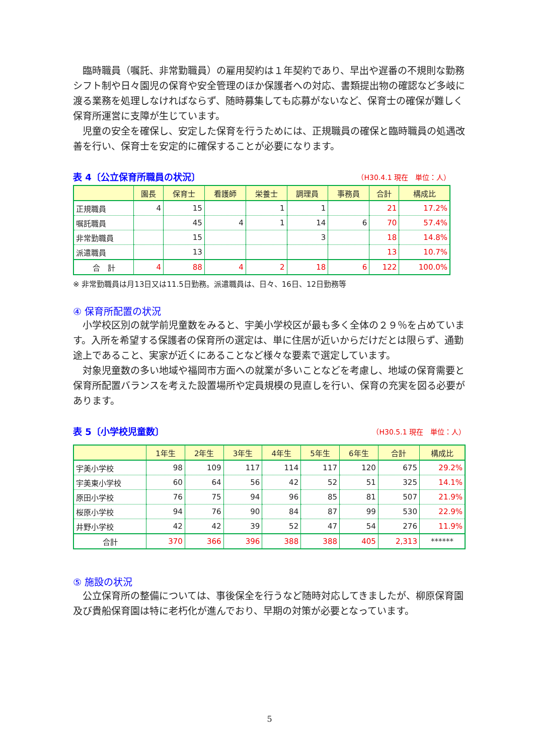臨時職員（嘱託、非常勤職員）の雇用契約は１年契約であり、早出や遅番の不規則な勤務シフト制や日々園児の保育や安全管理のほか保護者への対応、書類提出物の確認など多岐に渡る業務を処理しなければならず、随時募集しても応募がないなど、保育士の確保が難しく保育所運営に支障が生じています。
児童の安全を確保し、安定した保育を行うためには、正規職員の確保と臨時職員の処遇改善を行い、保育士を安定的に確保することが必要になります。
表 4〔公立保育所職員の状況〕 （H30.4.1 現在　単位：人）
| | 園長 | 保育士 | 看護師 | 栄養士 | 調理員 | 事務員 | 合計 | 構成比 |
| --- | --- | --- | --- | --- | --- | --- | --- | --- |
| 正規職員 | 4 | 15 | | 1 | 1 | | 21 | 17.2% |
| 嘱託職員 | | 45 | 4 | 1 | 14 | 6 | 70 | 57.4% |
| 非常勤職員 | | 15 | | | 3 | | 18 | 14.8% |
| 派遣職員 | | 13 | | | | | 13 | 10.7% |
| 合 計 | 4 | 88 | 4 | 2 | 18 | 6 | 122 | 100.0% |
※ 非常勤職員は月13日又は11.5日勤務。派遣職員は、日々、16日、12日勤務等
④ 保育所配置の状況
小学校区別の就学前児童数をみると、宇美小学校区が最も多く全体の２９％を占めています。入所を希望する保護者の保育所の選定は、単に住居が近いからだけだとは限らず、通勤途上であること、実家が近くにあることなど様々な要素で選定しています。
対象児童数の多い地域や福岡市方面への就業が多いことなどを考慮し、地域の保育需要と保育所配置バランスを考えた設置場所や定員規模の見直しを行い、保育の充実を図る必要があります。
表 5〔小学校児童数〕 （H30.5.1 現在　単位：人）
| | 1年生 | 2年生 | 3年生 | 4年生 | 5年生 | 6年生 | 合計 | 構成比 |
| --- | --- | --- | --- | --- | --- | --- | --- | --- |
| 宇美小学校 | 98 | 109 | 117 | 114 | 117 | 120 | 675 | 29.2% |
| 宇美東小学校 | 60 | 64 | 56 | 42 | 52 | 51 | 325 | 14.1% |
| 原田小学校 | 76 | 75 | 94 | 96 | 85 | 81 | 507 | 21.9% |
| 桜原小学校 | 94 | 76 | 90 | 84 | 87 | 99 | 530 | 22.9% |
| 井野小学校 | 42 | 42 | 39 | 52 | 47 | 54 | 276 | 11.9% |
| 合計 | 370 | 366 | 396 | 388 | 388 | 405 | 2,313 | ****** |
⑤ 施設の状況
公立保育所の整備については、事後保全を行うなど随時対応してきましたが、柳原保育園及び貴船保育園は特に老朽化が進んでおり、早期の対策が必要となっています。
5